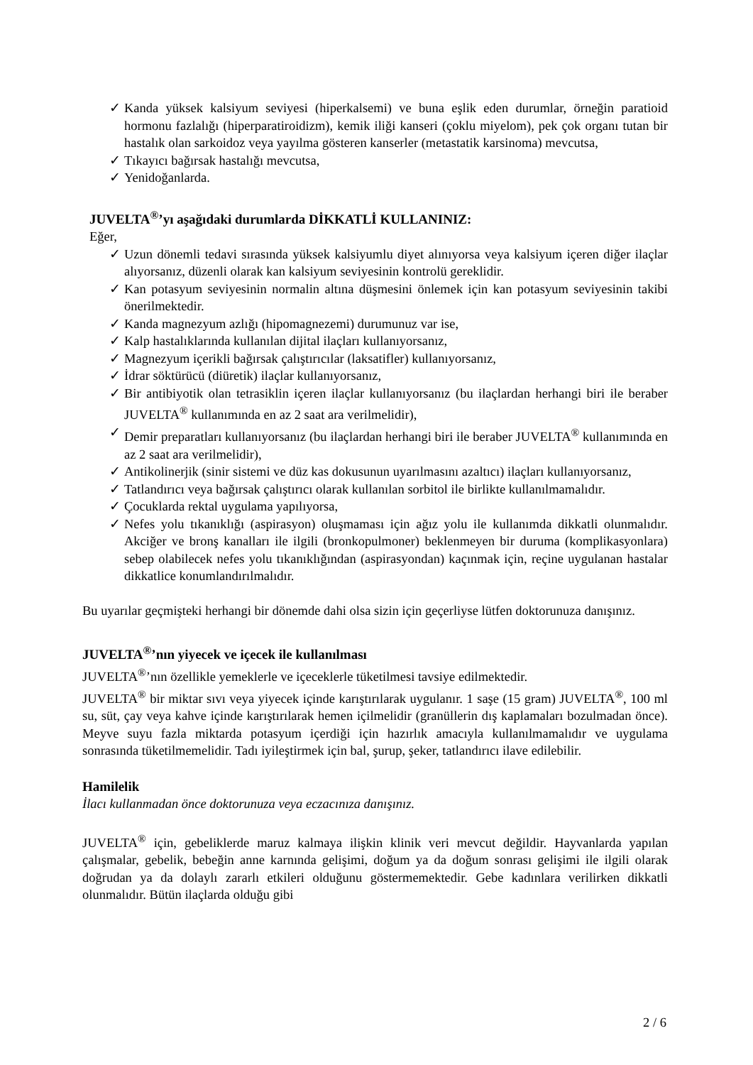✓ Kanda yüksek kalsiyum seviyesi (hiperkalsemi) ve buna eşlik eden durumlar, örneğin paratioid hormonu fazlalığı (hiperparatiroidizm), kemik iliği kanseri (çoklu miyelom), pek çok organı tutan bir hastalık olan sarkoidoz veya yayılma gösteren kanserler (metastatik karsinoma) mevcutsa,
✓ Tıkayıcı bağırsak hastalığı mevcutsa,
✓ Yenidoğanlarda.
JUVELTA<sup>®</sup>’yı aşağıdaki durumlarda DİKKATLİ KULLANINIZ:
Eğer,
✓ Uzun dönemli tedavi sırasında yüksek kalsiyumlu diyet alınıyorsa veya kalsiyum içeren diğer ilaçlar alıyorsanız, düzenli olarak kan kalsiyum seviyesinin kontrolü gereklidir.
✓ Kan potasyum seviyesinin normalin altına düşmesini önlemek için kan potasyum seviyesinin takibi önerilmektedir.
✓ Kanda magnezyum azlığı (hipomagnezemi) durumunuz var ise,
✓ Kalp hastalıklarında kullanılan dijital ilaçları kullanıyorsanız,
✓ Magnezyum içerikli bağırsak çalıştırıcılar (laksatifler) kullanıyorsanız,
✓ İdrar söktürücü (diüretik) ilaçlar kullanıyorsanız,
✓ Bir antibiyotik olan tetrasiklin içeren ilaçlar kullanıyorsanız (bu ilaçlardan herhangi biri ile beraber JUVELTA<sup>®</sup> kullanımında en az 2 saat ara verilmelidir),
✓ Demir preparatları kullanıyorsanız (bu ilaçlardan herhangi biri ile beraber JUVELTA<sup>®</sup> kullanımında en az 2 saat ara verilmelidir),
✓ Antikolinerjik (sinir sistemi ve düz kas dokusunun uyarılmasını azaltıcı) ilaçları kullanıyorsanız,
✓ Tatlandırıcı veya bağırsak çalıştırıcı olarak kullanılan sorbitol ile birlikte kullanılmamalıdır.
✓ Çocuklarda rektal uygulama yapılıyorsa,
✓ Nefes yolu tıkanıklığı (aspirasyon) oluşmaması için ağız yolu ile kullanımda dikkatli olunmalıdır. Akciğer ve bronş kanalları ile ilgili (bronkopulmoner) beklenmeyen bir duruma (komplikasyonlara) sebep olabilecek nefes yolu tıkanıklığından (aspirasyondan) kaçınmak için, reçine uygulanan hastalar dikkatlice konumlandırılmalıdır.
Bu uyarılar geçmişteki herhangi bir dönemde dahi olsa sizin için geçerliyse lütfen doktorunuza danışınız.
JUVELTA<sup>®</sup>’nın yiyecek ve içecek ile kullanılması
JUVELTA<sup>®</sup>’nın özellikle yemeklerle ve içeceklerle tüketilmesi tavsiye edilmektedir.
JUVELTA<sup>®</sup> bir miktar sıvı veya yiyecek içinde karıştırılarak uygulanır. 1 saşe (15 gram) JUVELTA<sup>®</sup>, 100 ml su, süt, çay veya kahve içinde karıştırılarak hemen içilmelidir (granüllerin dış kaplamaları bozulmadan önce). Meyve suyu fazla miktarda potasyum içerdiği için hazırlık amacıyla kullanılmamalıdır ve uygulama sonrasında tüketilmemelidir. Tadı iyileştirmek için bal, şurup, şeker, tatlandırıcı ilave edilebilir.
Hamilelik
İlacı kullanmadan önce doktorunuza veya eczacınıza danışınız.
JUVELTA<sup>®</sup> için, gebeliklerde maruz kalmaya ilişkin klinik veri mevcut değildir. Hayvanlarda yapılan çalışmalar, gebelik, bebeğin anne karnında gelişimi, doğum ya da doğum sonrası gelişimi ile ilgili olarak doğrudan ya da dolaylı zararlı etkileri olduğunu göstermemektedir. Gebe kadınlara verilirken dikkatli olunmalıdır. Bütün ilaçlarda olduğu gibi
2 / 6